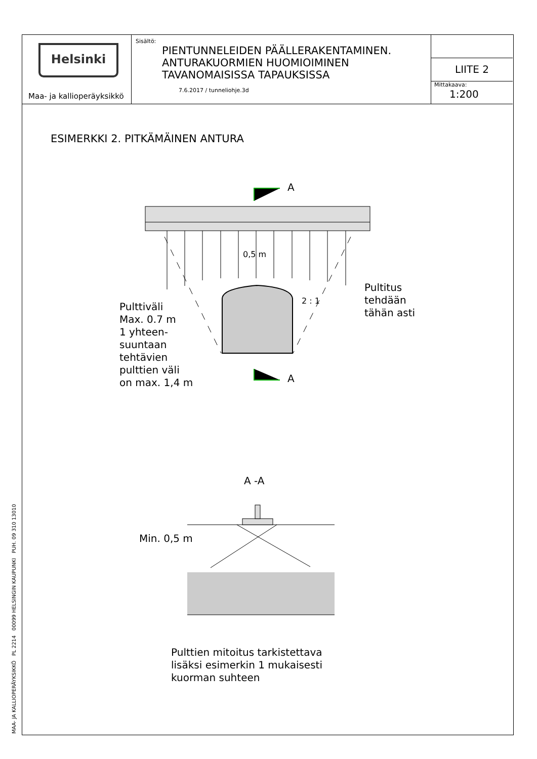MAA- JA KALLIOPERÄYKSIKKÖ PL 2214 00099 HELSINGIN KAUPUNKI PUH. 09 310 13010
Helsinki
Maa- ja kallioperäyksikkö
Sisältö:
PIENTUNNELEIDEN PÄÄLLERAKENTAMINEN.
ANTURAKUORMIEN HUOMIOIMINEN
TAVANOMAISISSA TAPAUKSISSA
7.6.2017 / tunneliohje.3d
LIITE 2
Mittakaava:
1:200
ESIMERKKI 2. PITKÄMÄINEN ANTURA
A
A
Pulttiväli
Max. 0.7 m
1 yhteen-
suuntaan
tehtävien
pulttien väli
on max. 1,4 m
Pultitus
tehdään
tähän asti
0,5 m
2 : 1
A -A
Min. 0,5 m
Pulttien mitoitus tarkistettava
lisäksi esimerkin 1 mukaisesti
kuorman suhteen